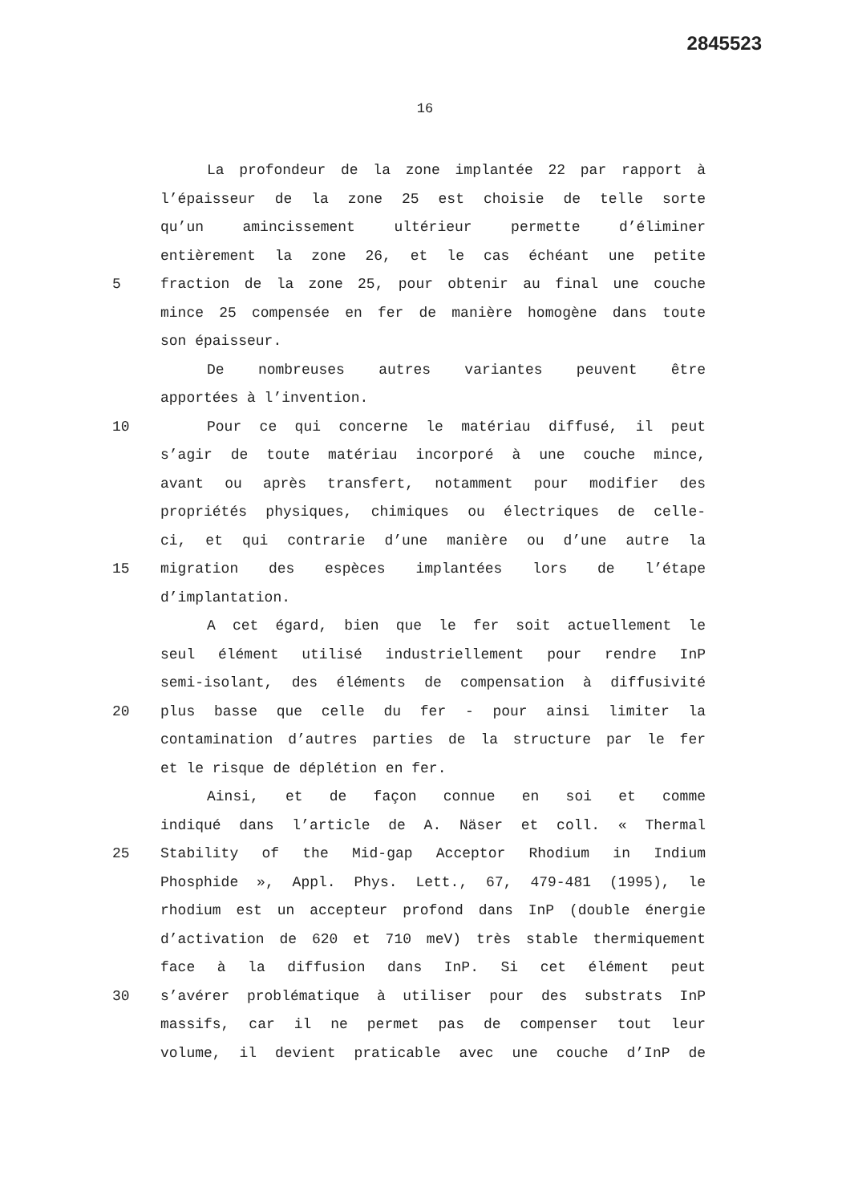2845523
16
La profondeur de la zone implantée 22 par rapport à
l’épaisseur de la zone 25 est choisie de telle sorte
qu’un amincissement ultérieur permette d’éliminer
entièrement la zone 26, et le cas échéant une petite
5 fraction de la zone 25, pour obtenir au final une couche
mince 25 compensée en fer de manière homogène dans toute
son épaisseur.
De nombreuses autres variantes peuvent être
apportées à l’invention.
10 Pour ce qui concerne le matériau diffusé, il peut
s’agir de toute matériau incorporé à une couche mince,
avant ou après transfert, notamment pour modifier des
propriétés physiques, chimiques ou électriques de celle-
ci, et qui contrarie d’une manière ou d’une autre la
15 migration des espèces implantées lors de l’étape
d’implantation.
A cet égard, bien que le fer soit actuellement le
seul élément utilisé industriellement pour rendre InP
semi-isolant, des éléments de compensation à diffusivité
20 plus basse que celle du fer - pour ainsi limiter la
contamination d’autres parties de la structure par le fer
et le risque de déplétion en fer.
Ainsi, et de façon connue en soi et comme
indiqué dans l’article de A. Näser et coll. « Thermal
25 Stability of the Mid-gap Acceptor Rhodium in Indium
Phosphide », Appl. Phys. Lett., 67, 479-481 (1995), le
rhodium est un accepteur profond dans InP (double énergie
d’activation de 620 et 710 meV) très stable thermiquement
face à la diffusion dans InP. Si cet élément peut
30 s’avérer problématique à utiliser pour des substrats InP
massifs, car il ne permet pas de compenser tout leur
volume, il devient praticable avec une couche d’InP de